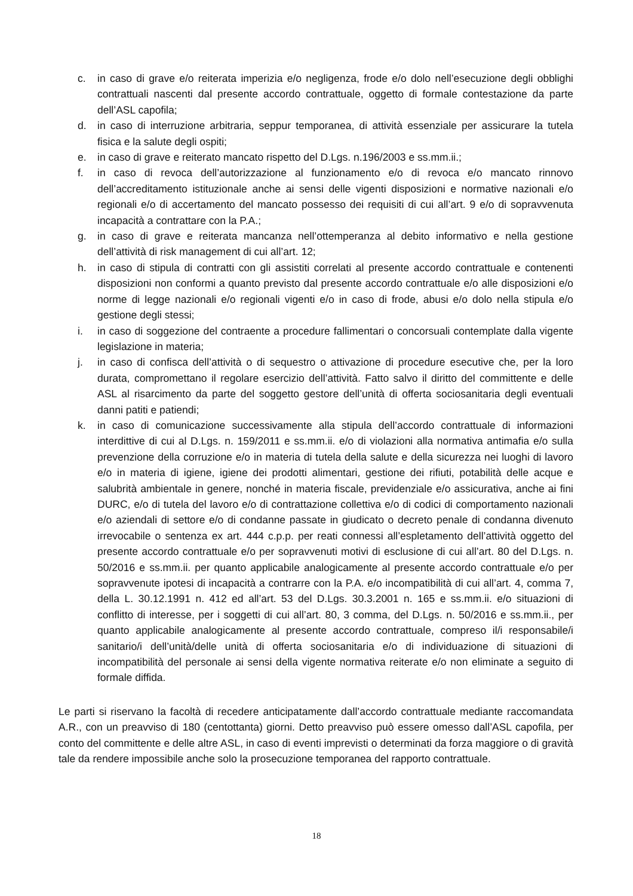c. in caso di grave e/o reiterata imperizia e/o negligenza, frode e/o dolo nell’esecuzione degli obblighi contrattuali nascenti dal presente accordo contrattuale, oggetto di formale contestazione da parte dell’ASL capofila;
d. in caso di interruzione arbitraria, seppur temporanea, di attività essenziale per assicurare la tutela fisica e la salute degli ospiti;
e. in caso di grave e reiterato mancato rispetto del D.Lgs. n.196/2003 e ss.mm.ii.;
f. in caso di revoca dell’autorizzazione al funzionamento e/o di revoca e/o mancato rinnovo dell’accreditamento istituzionale anche ai sensi delle vigenti disposizioni e normative nazionali e/o regionali e/o di accertamento del mancato possesso dei requisiti di cui all’art. 9 e/o di sopravvenuta incapacità a contrattare con la P.A.;
g. in caso di grave e reiterata mancanza nell’ottemperanza al debito informativo e nella gestione dell’attività di risk management di cui all’art. 12;
h. in caso di stipula di contratti con gli assistiti correlati al presente accordo contrattuale e contenenti disposizioni non conformi a quanto previsto dal presente accordo contrattuale e/o alle disposizioni e/o norme di legge nazionali e/o regionali vigenti e/o in caso di frode, abusi e/o dolo nella stipula e/o gestione degli stessi;
i. in caso di soggezione del contraente a procedure fallimentari o concorsuali contemplate dalla vigente legislazione in materia;
j. in caso di confisca dell’attività o di sequestro o attivazione di procedure esecutive che, per la loro durata, compromettano il regolare esercizio dell’attività. Fatto salvo il diritto del committente e delle ASL al risarcimento da parte del soggetto gestore dell’unità di offerta sociosanitaria degli eventuali danni patiti e patiendi;
k. in caso di comunicazione successivamente alla stipula dell’accordo contrattuale di informazioni interdittive di cui al D.Lgs. n. 159/2011 e ss.mm.ii. e/o di violazioni alla normativa antimafia e/o sulla prevenzione della corruzione e/o in materia di tutela della salute e della sicurezza nei luoghi di lavoro e/o in materia di igiene, igiene dei prodotti alimentari, gestione dei rifiuti, potabilità delle acque e salubrità ambientale in genere, nonché in materia fiscale, previdenziale e/o assicurativa, anche ai fini DURC, e/o di tutela del lavoro e/o di contrattazione collettiva e/o di codici di comportamento nazionali e/o aziendali di settore e/o di condanne passate in giudicato o decreto penale di condanna divenuto irrevocabile o sentenza ex art. 444 c.p.p. per reati connessi all’espletamento dell’attività oggetto del presente accordo contrattuale e/o per sopravvenuti motivi di esclusione di cui all’art. 80 del D.Lgs. n. 50/2016 e ss.mm.ii. per quanto applicabile analogicamente al presente accordo contrattuale e/o per sopravvenute ipotesi di incapacità a contrarre con la P.A. e/o incompatibilità di cui all’art. 4, comma 7, della L. 30.12.1991 n. 412 ed all’art. 53 del D.Lgs. 30.3.2001 n. 165 e ss.mm.ii. e/o situazioni di conflitto di interesse, per i soggetti di cui all’art. 80, 3 comma, del D.Lgs. n. 50/2016 e ss.mm.ii., per quanto applicabile analogicamente al presente accordo contrattuale, compreso il/i responsabile/i sanitario/i dell’unità/delle unità di offerta sociosanitaria e/o di individuazione di situazioni di incompatibilità del personale ai sensi della vigente normativa reiterate e/o non eliminate a seguito di formale diffida.
Le parti si riservano la facoltà di recedere anticipatamente dall’accordo contrattuale mediante raccomandata A.R., con un preavviso di 180 (centottanta) giorni. Detto preavviso può essere omesso dall’ASL capofila, per conto del committente e delle altre ASL, in caso di eventi imprevisti o determinati da forza maggiore o di gravità tale da rendere impossibile anche solo la prosecuzione temporanea del rapporto contrattuale.
18